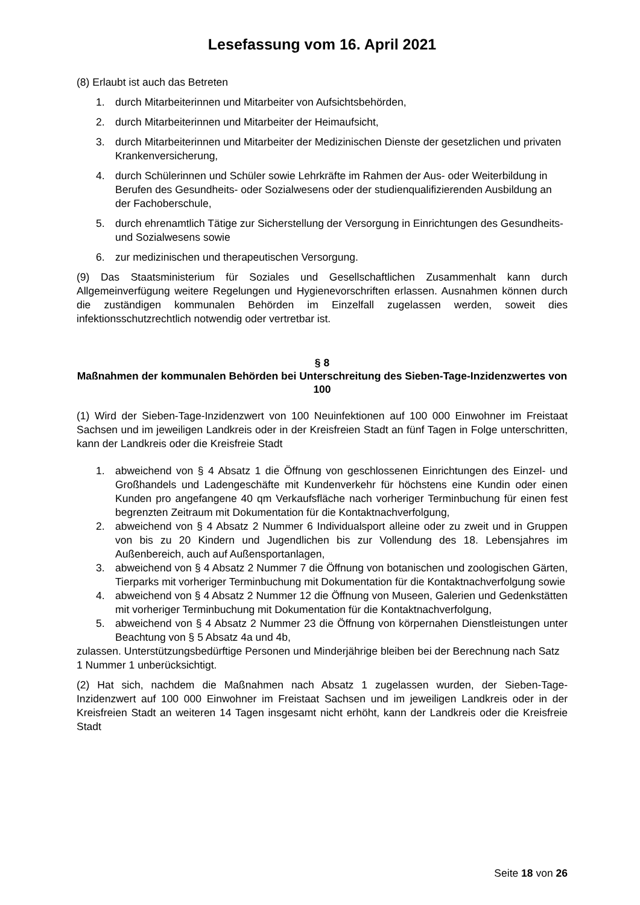Lesefassung vom 16. April 2021
(8) Erlaubt ist auch das Betreten
1. durch Mitarbeiterinnen und Mitarbeiter von Aufsichtsbehörden,
2. durch Mitarbeiterinnen und Mitarbeiter der Heimaufsicht,
3. durch Mitarbeiterinnen und Mitarbeiter der Medizinischen Dienste der gesetzlichen und privaten Krankenversicherung,
4. durch Schülerinnen und Schüler sowie Lehrkräfte im Rahmen der Aus- oder Weiterbildung in Berufen des Gesundheits- oder Sozialwesens oder der studienqualifizierenden Ausbildung an der Fachoberschule,
5. durch ehrenamtlich Tätige zur Sicherstellung der Versorgung in Einrichtungen des Gesundheits- und Sozialwesens sowie
6. zur medizinischen und therapeutischen Versorgung.
(9) Das Staatsministerium für Soziales und Gesellschaftlichen Zusammenhalt kann durch Allgemeinverfügung weitere Regelungen und Hygienevorschriften erlassen. Ausnahmen können durch die zuständigen kommunalen Behörden im Einzelfall zugelassen werden, soweit dies infektionsschutzrechtlich notwendig oder vertretbar ist.
§ 8
Maßnahmen der kommunalen Behörden bei Unterschreitung des Sieben-Tage-Inzidenzwertes von 100
(1) Wird der Sieben-Tage-Inzidenzwert von 100 Neuinfektionen auf 100 000 Einwohner im Freistaat Sachsen und im jeweiligen Landkreis oder in der Kreisfreien Stadt an fünf Tagen in Folge unterschritten, kann der Landkreis oder die Kreisfreie Stadt
1. abweichend von § 4 Absatz 1 die Öffnung von geschlossenen Einrichtungen des Einzel- und Großhandels und Ladengeschäfte mit Kundenverkehr für höchstens eine Kundin oder einen Kunden pro angefangene 40 qm Verkaufsfläche nach vorheriger Terminbuchung für einen fest begrenzten Zeitraum mit Dokumentation für die Kontaktnachverfolgung,
2. abweichend von § 4 Absatz 2 Nummer 6 Individualsport alleine oder zu zweit und in Gruppen von bis zu 20 Kindern und Jugendlichen bis zur Vollendung des 18. Lebensjahres im Außenbereich, auch auf Außensportanlagen,
3. abweichend von § 4 Absatz 2 Nummer 7 die Öffnung von botanischen und zoologischen Gärten, Tierparks mit vorheriger Terminbuchung mit Dokumentation für die Kontaktnachverfolgung sowie
4. abweichend von § 4 Absatz 2 Nummer 12 die Öffnung von Museen, Galerien und Gedenkstätten mit vorheriger Terminbuchung mit Dokumentation für die Kontaktnachverfolgung,
5. abweichend von § 4 Absatz 2 Nummer 23 die Öffnung von körpernahen Dienstleistungen unter Beachtung von § 5 Absatz 4a und 4b,
zulassen. Unterstützungsbedürftige Personen und Minderjährige bleiben bei der Berechnung nach Satz 1 Nummer 1 unberücksichtigt.
(2) Hat sich, nachdem die Maßnahmen nach Absatz 1 zugelassen wurden, der Sieben-Tage-Inzidenzwert auf 100 000 Einwohner im Freistaat Sachsen und im jeweiligen Landkreis oder in der Kreisfreien Stadt an weiteren 14 Tagen insgesamt nicht erhöht, kann der Landkreis oder die Kreisfreie Stadt
Seite 18 von 26